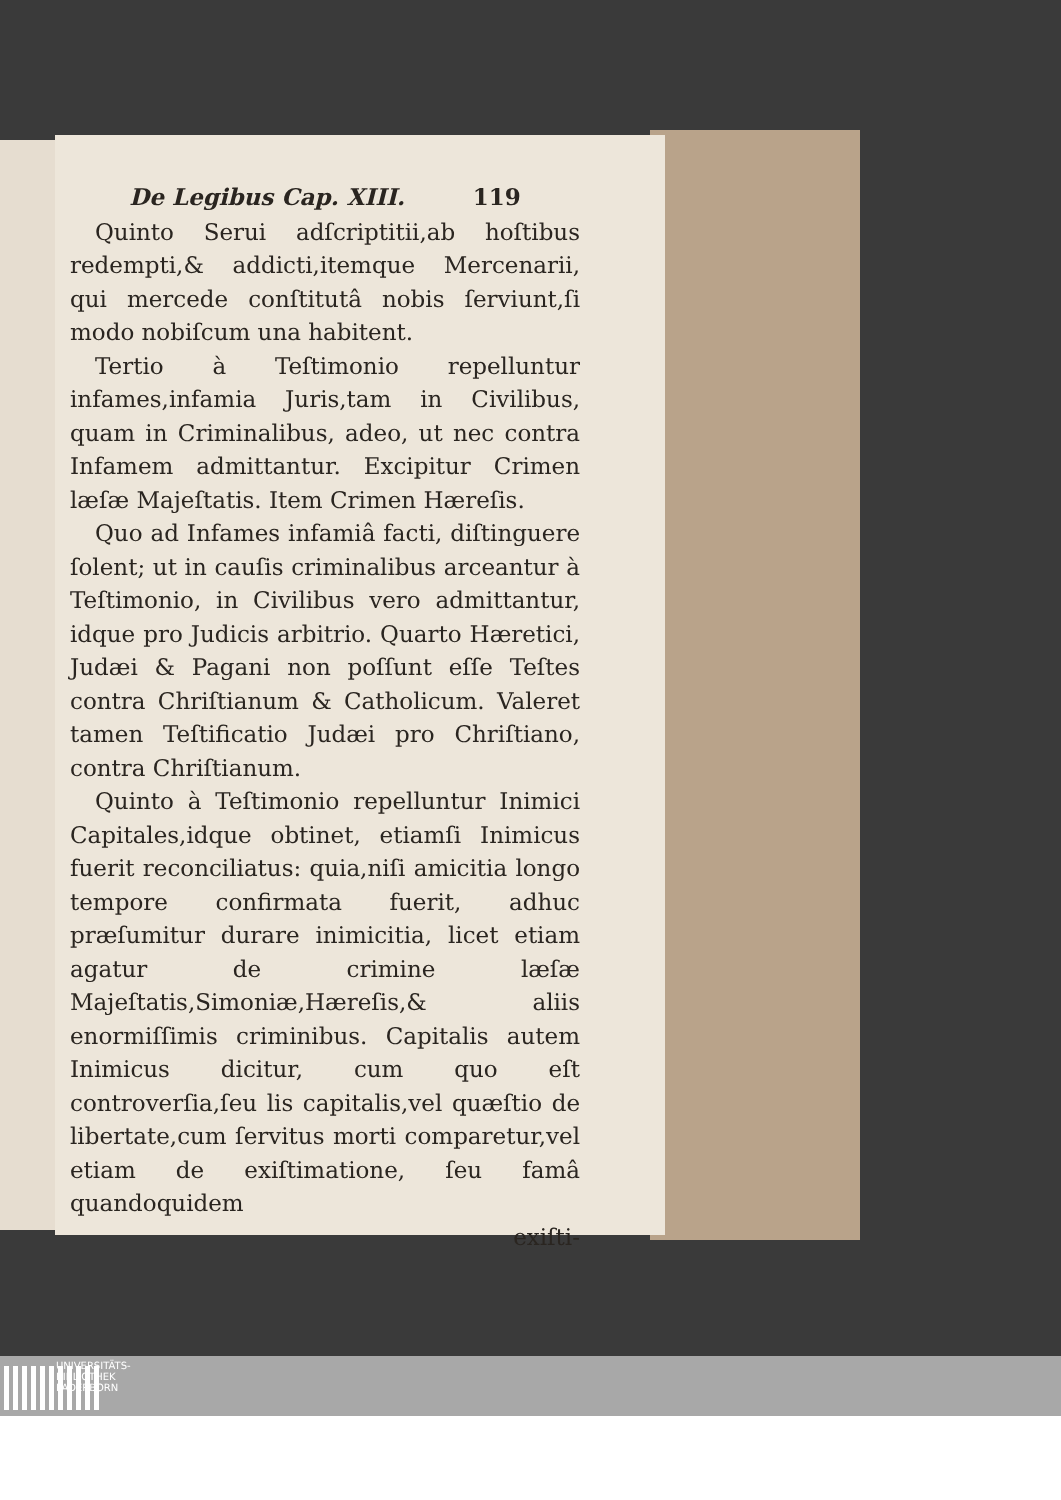De Legibus Cap. XIII. 119
Quinto Serui adſcriptitii,ab hoſtibus redempti,& addicti,itemque Mercenarii, qui mercede conſtitutâ nobis ſerviunt,ſi modo nobiſcum una habitent.
Tertio à Teſtimonio repelluntur infames,infamia Juris,tam in Civilibus, quam in Criminalibus, adeo, ut nec contra Infamem admittantur. Excipitur Crimen læſæ Majeſtatis. Item Crimen Hæreſis.
Quo ad Infames infamiâ facti, diſtinguere ſolent; ut in cauſis criminalibus arceantur à Teſtimonio, in Civilibus vero admittantur, idque pro Judicis arbitrio. Quarto Hæretici, Judæi & Pagani non poſſunt eſſe Teſtes contra Chriſtianum & Catholicum. Valeret tamen Teſtificatio Judæi pro Chriſtiano, contra Chriſtianum.
Quinto à Teſtimonio repelluntur Inimici Capitales,idque obtinet, etiamſi Inimicus fuerit reconciliatus: quia,niſi amicitia longo tempore confirmata fuerit, adhuc præſumitur durare inimicitia, licet etiam agatur de crimine læſæ Majeſtatis,Simoniæ,Hæreſis,& aliis enormiſſimis criminibus. Capitalis autem Inimicus dicitur, cum quo eſt controverſia,ſeu lis capitalis,vel quæſtio de libertate,cum ſervitus morti comparetur,vel etiam de exiſtimatione, ſeu famâ quandoquidem
exiſti-
UNIVERSITÄTS-
BIBLIOTHEK
PADERBORN